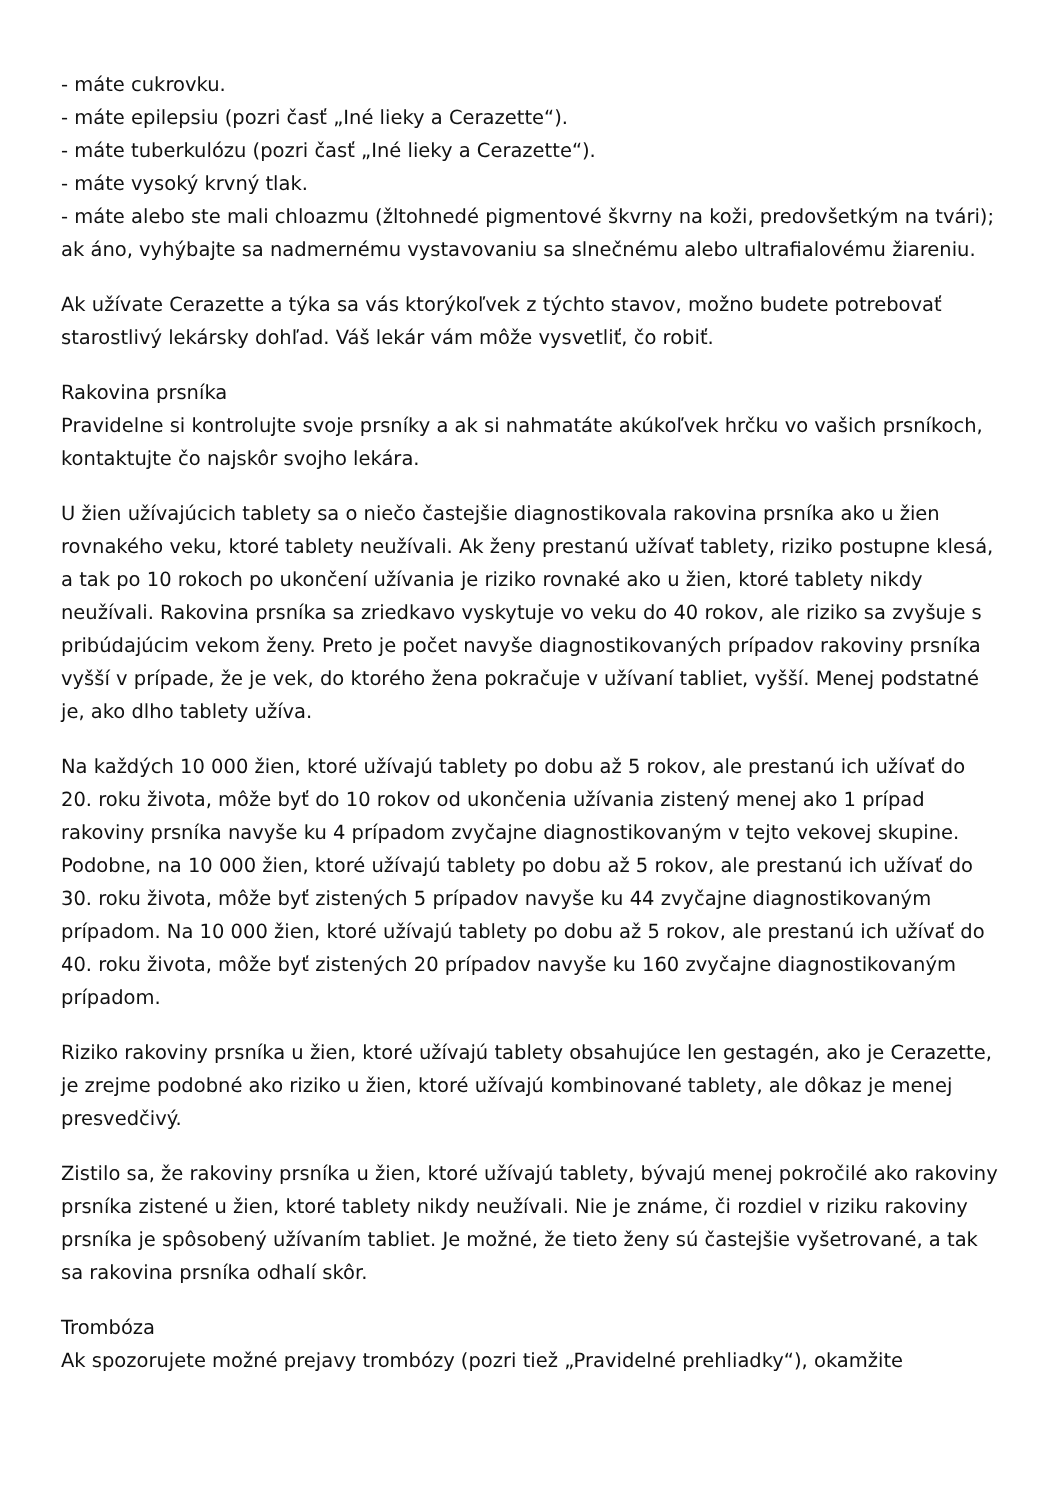- máte cukrovku.
- máte epilepsiu (pozri časť „Iné lieky a Cerazette“).
- máte tuberkulózu (pozri časť „Iné lieky a Cerazette“).
- máte vysoký krvný tlak.
- máte alebo ste mali chloazmu (žltohnedé pigmentové škvrny na koži, predovšetkým na tvári); ak áno, vyhýbajte sa nadmernému vystavovaniu sa slnečnému alebo ultrafialovému žiareniu.
Ak užívate Cerazette a týka sa vás ktorýkoľvek z týchto stavov, možno budete potrebovať starostlivý lekársky dohľad. Váš lekár vám môže vysvetliť, čo robiť.
Rakovina prsníka
Pravidelne si kontrolujte svoje prsníky a ak si nahmatáte akúkoľvek hrčku vo vašich prsníkoch, kontaktujte čo najskôr svojho lekára.
U žien užívajúcich tablety sa o niečo častejšie diagnostikovala rakovina prsníka ako u žien rovnakého veku, ktoré tablety neužívali. Ak ženy prestanú užívať tablety, riziko postupne klesá, a tak po 10 rokoch po ukončení užívania je riziko rovnaké ako u žien, ktoré tablety nikdy neužívali. Rakovina prsníka sa zriedkavo vyskytuje vo veku do 40 rokov, ale riziko sa zvyšuje s pribúdajúcim vekom ženy. Preto je počet navyše diagnostikovaných prípadov rakoviny prsníka vyšší v prípade, že je vek, do ktorého žena pokračuje v užívaní tabliet, vyšší. Menej podstatné je, ako dlho tablety užíva.
Na každých 10 000 žien, ktoré užívajú tablety po dobu až 5 rokov, ale prestanú ich užívať do 20. roku života, môže byť do 10 rokov od ukončenia užívania zistený menej ako 1 prípad rakoviny prsníka navyše ku 4 prípadom zvyčajne diagnostikovaným v tejto vekovej skupine. Podobne, na 10 000 žien, ktoré užívajú tablety po dobu až 5 rokov, ale prestanú ich užívať do 30. roku života, môže byť zistených 5 prípadov navyše ku 44 zvyčajne diagnostikovaným prípadom. Na 10 000 žien, ktoré užívajú tablety po dobu až 5 rokov, ale prestanú ich užívať do 40. roku života, môže byť zistených 20 prípadov navyše ku 160 zvyčajne diagnostikovaným prípadom.
Riziko rakoviny prsníka u žien, ktoré užívajú tablety obsahujúce len gestagén, ako je Cerazette, je zrejme podobné ako riziko u žien, ktoré užívajú kombinované tablety, ale dôkaz je menej presvedčivý.
Zistilo sa, že rakoviny prsníka u žien, ktoré užívajú tablety, bývajú menej pokročilé ako rakoviny prsníka zistené u žien, ktoré tablety nikdy neužívali. Nie je známe, či rozdiel v riziku rakoviny prsníka je spôsobený užívaním tabliet. Je možné, že tieto ženy sú častejšie vyšetrované, a tak sa rakovina prsníka odhalí skôr.
Trombóza
Ak spozorujete možné prejavy trombózy (pozri tiež „Pravidelné prehliadky“), okamžite